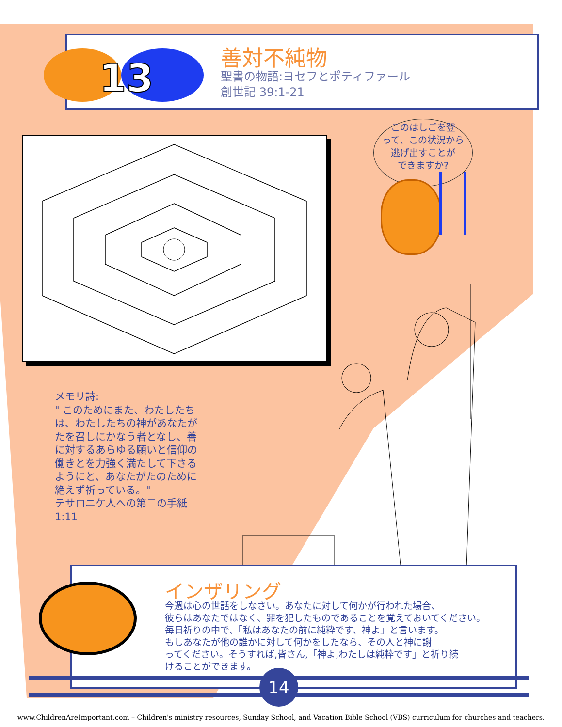13
善対不純物
聖書の物語:ヨセフとポティファール
創世記 39:1-21
このはしごを登
って、この状況から
逃げ出すことが
できますか?
メモリ詩:
" このためにまた、わたしたちは、わたしたちの神があなたがたを召しにかなう者となし、善に対するあらゆる願いと信仰の働きとを力強く満たして下さるようにと、あなたがたのために絶えず祈っている。"
テサロニケ人への第二の手紙 1:11
インザリング
今週は心の世話をしなさい。あなたに対して何かが行われた場合、
彼らはあなたではなく、罪を犯したものであることを覚えておいてください。
毎日祈りの中で、「私はあなたの前に純粋です、神よ」と言います。
もしあなたが他の誰かに対して何かをしたなら、その人と神に謝
ってください。そうすれば,皆さん,「神よ,わたしは純粋です」と祈り続
けることができます。
14
www.ChildrenAreImportant.com – Children's ministry resources, Sunday School, and Vacation Bible School (VBS) curriculum for churches and teachers.